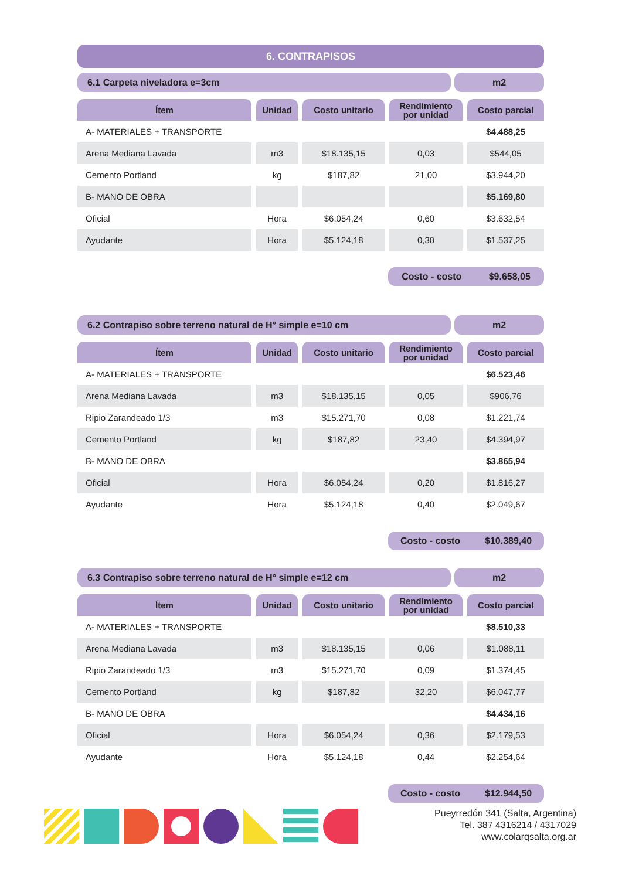6. CONTRAPISOS
6.1 Carpeta niveladora e=3cm m2
| Ítem | Unidad | Costo unitario | Rendimiento por unidad | Costo parcial |
| --- | --- | --- | --- | --- |
| A- MATERIALES + TRANSPORTE | | | | $4.488,25 |
| Arena Mediana Lavada | m3 | $18.135,15 | 0,03 | $544,05 |
| Cemento Portland | kg | $187,82 | 21,00 | $3.944,20 |
| B- MANO DE OBRA | | | | $5.169,80 |
| Oficial | Hora | $6.054,24 | 0,60 | $3.632,54 |
| Ayudante | Hora | $5.124,18 | 0,30 | $1.537,25 |
Costo - costo $9.658,05
6.2 Contrapiso sobre terreno natural de H° simple e=10 cm
m2
| Ítem | Unidad | Costo unitario | Rendimiento por unidad | Costo parcial |
| --- | --- | --- | --- | --- |
| A- MATERIALES + TRANSPORTE | | | | $6.523,46 |
| Arena Mediana Lavada | m3 | $18.135,15 | 0,05 | $906,76 |
| Ripio Zarandeado 1/3 | m3 | $15.271,70 | 0,08 | $1.221,74 |
| Cemento Portland | kg | $187,82 | 23,40 | $4.394,97 |
| B- MANO DE OBRA | | | | $3.865,94 |
| Oficial | Hora | $6.054,24 | 0,20 | $1.816,27 |
| Ayudante | Hora | $5.124,18 | 0,40 | $2.049,67 |
Costo - costo $10.389,40
6.3 Contrapiso sobre terreno natural de H° simple e=12 cm
m2
| Ítem | Unidad | Costo unitario | Rendimiento por unidad | Costo parcial |
| --- | --- | --- | --- | --- |
| A- MATERIALES + TRANSPORTE | | | | $8.510,33 |
| Arena Mediana Lavada | m3 | $18.135,15 | 0,06 | $1.088,11 |
| Ripio Zarandeado 1/3 | m3 | $15.271,70 | 0,09 | $1.374,45 |
| Cemento Portland | kg | $187,82 | 32,20 | $6.047,77 |
| B- MANO DE OBRA | | | | $4.434,16 |
| Oficial | Hora | $6.054,24 | 0,36 | $2.179,53 |
| Ayudante | Hora | $5.124,18 | 0,44 | $2.254,64 |
Costo - costo $12.944,50
Pueyrredón 341 (Salta, Argentina)
Tel. 387 4316214 / 4317029
www.colarqsalta.org.ar